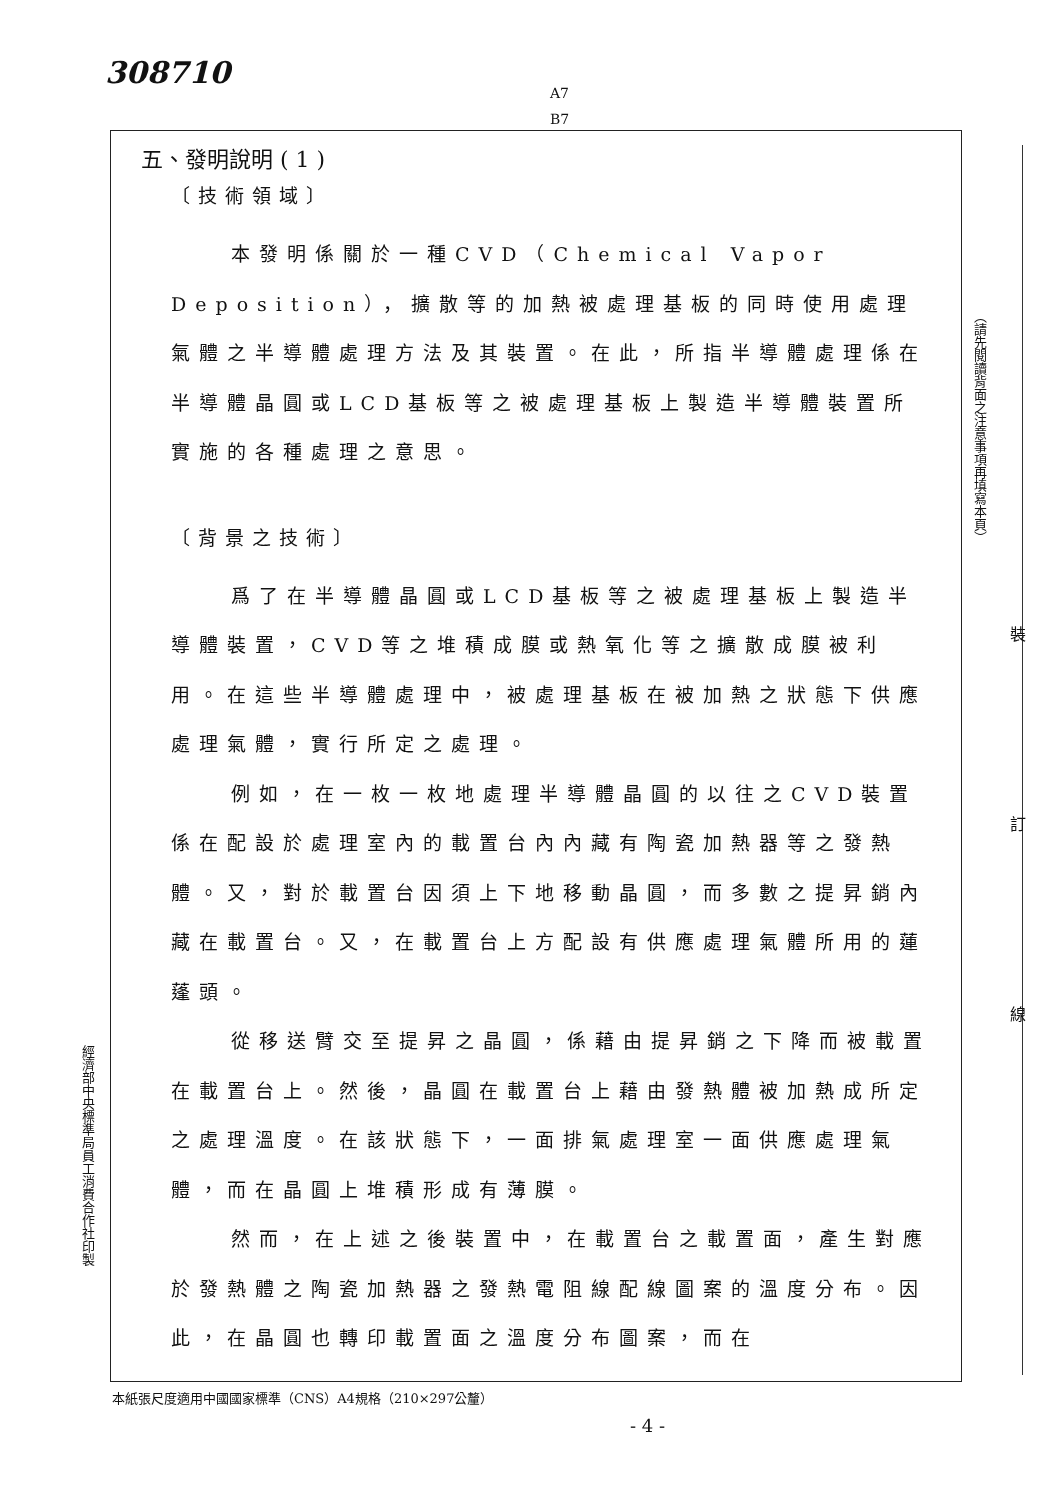308710
A7
B7
五、發明說明 ( 1 )
〔技術領域〕
本發明係關於一種CVD（Chemical Vapor Deposition），擴散等的加熱被處理基板的同時使用處理氣體之半導體處理方法及其裝置。在此，所指半導體處理係在半導體晶圓或LCD基板等之被處理基板上製造半導體裝置所實施的各種處理之意思。
〔背景之技術〕
爲了在半導體晶圓或LCD基板等之被處理基板上製造半導體裝置，CVD等之堆積成膜或熱氧化等之擴散成膜被利用。在這些半導體處理中，被處理基板在被加熱之狀態下供應處理氣體，實行所定之處理。
例如，在一枚一枚地處理半導體晶圓的以往之CVD裝置係在配設於處理室內的載置台內內藏有陶瓷加熱器等之發熱體。又，對於載置台因須上下地移動晶圓，而多數之提昇銷內藏在載置台。又，在載置台上方配設有供應處理氣體所用的蓮蓬頭。
從移送臂交至提昇之晶圓，係藉由提昇銷之下降而被載置在載置台上。然後，晶圓在載置台上藉由發熱體被加熱成所定之處理溫度。在該狀態下，一面排氣處理室一面供應處理氣體，而在晶圓上堆積形成有薄膜。
然而，在上述之後裝置中，在載置台之載置面，產生對應於發熱體之陶瓷加熱器之發熱電阻線配線圖案的溫度分布。因此，在晶圓也轉印載置面之溫度分布圖案，而在
（請先閱讀背面之注意事項再填寫本頁）
裝
訂
線
經濟部中央標準局員工消費合作社印製
本紙張尺度適用中國國家標準（CNS）A4規格（210×297公釐）
- 4 -